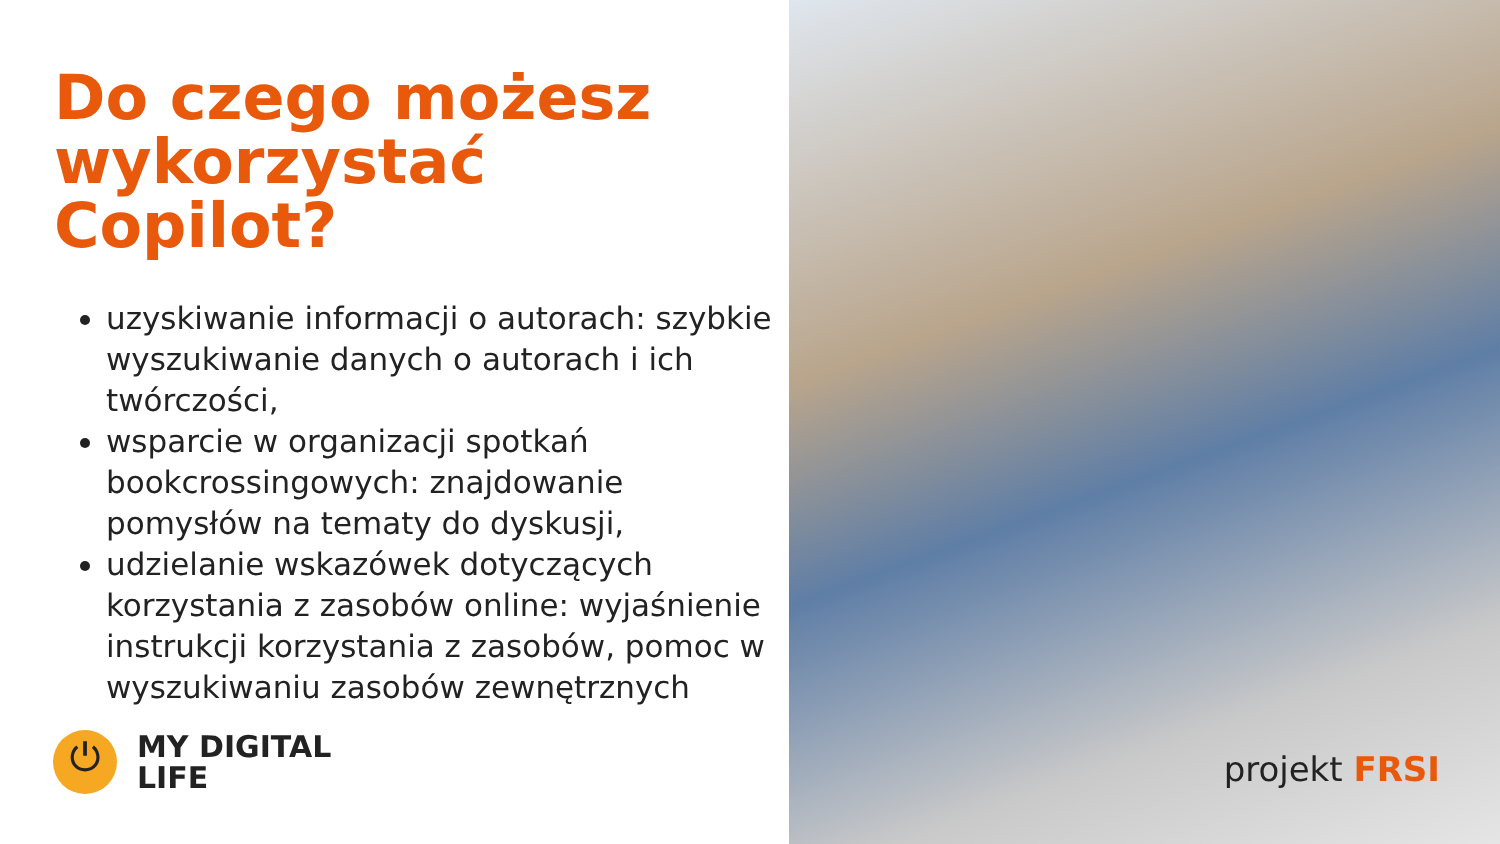Do czego możesz wykorzystać Copilot?
uzyskiwanie informacji o autorach: szybkie wyszukiwanie danych o autorach i ich twórczości,
wsparcie w organizacji spotkań bookcrossingowych: znajdowanie pomysłów na tematy do dyskusji,
udzielanie wskazówek dotyczących korzystania z zasobów online: wyjaśnienie instrukcji korzystania z zasobów, pomoc w wyszukiwaniu zasobów zewnętrznych
⏻
MY DIGITAL
LIFE
projekt FRSI